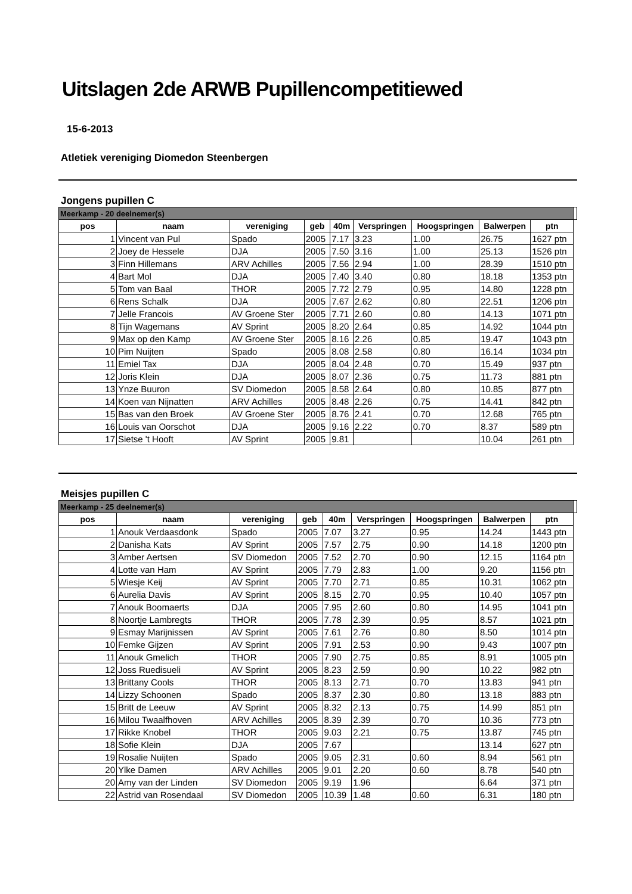Uitslagen 2de ARWB Pupillencompetitiewed
15-6-2013
Atletiek vereniging Diomedon Steenbergen
Jongens pupillen C
| Meerkamp - 20 deelnemer(s) | | | | | | | | | |
| pos | naam | vereniging | geb | 40m | Verspringen | Hoogspringen | Balwerpen | ptn | |
| 1 | Vincent van Pul | Spado | 2005 | 7.17 | 3.23 | 1.00 | 26.75 | 1627 ptn | |
| 2 | Joey de Hessele | DJA | 2005 | 7.50 | 3.16 | 1.00 | 25.13 | 1526 ptn | |
| 3 | Finn Hillemans | ARV Achilles | 2005 | 7.56 | 2.94 | 1.00 | 28.39 | 1510 ptn | |
| 4 | Bart Mol | DJA | 2005 | 7.40 | 3.40 | 0.80 | 18.18 | 1353 ptn | |
| 5 | Tom van Baal | THOR | 2005 | 7.72 | 2.79 | 0.95 | 14.80 | 1228 ptn | |
| 6 | Rens Schalk | DJA | 2005 | 7.67 | 2.62 | 0.80 | 22.51 | 1206 ptn | |
| 7 | Jelle Francois | AV Groene Ster | 2005 | 7.71 | 2.60 | 0.80 | 14.13 | 1071 ptn | |
| 8 | Tijn Wagemans | AV Sprint | 2005 | 8.20 | 2.64 | 0.85 | 14.92 | 1044 ptn | |
| 9 | Max op den Kamp | AV Groene Ster | 2005 | 8.16 | 2.26 | 0.85 | 19.47 | 1043 ptn | |
| 10 | Pim Nuijten | Spado | 2005 | 8.08 | 2.58 | 0.80 | 16.14 | 1034 ptn | |
| 11 | Emiel Tax | DJA | 2005 | 8.04 | 2.48 | 0.70 | 15.49 | 937 ptn | |
| 12 | Joris Klein | DJA | 2005 | 8.07 | 2.36 | 0.75 | 11.73 | 881 ptn | |
| 13 | Ynze Buuron | SV Diomedon | 2005 | 8.58 | 2.64 | 0.80 | 10.85 | 877 ptn | |
| 14 | Koen van Nijnatten | ARV Achilles | 2005 | 8.48 | 2.26 | 0.75 | 14.41 | 842 ptn | |
| 15 | Bas van den Broek | AV Groene Ster | 2005 | 8.76 | 2.41 | 0.70 | 12.68 | 765 ptn | |
| 16 | Louis van Oorschot | DJA | 2005 | 9.16 | 2.22 | 0.70 | 8.37 | 589 ptn | |
| 17 | Sietse 't Hooft | AV Sprint | 2005 | 9.81 | | | 10.04 | 261 ptn | |
Meisjes pupillen C
| Meerkamp - 25 deelnemer(s) | | | | | | | | | |
| pos | naam | vereniging | geb | 40m | Verspringen | Hoogspringen | Balwerpen | ptn | |
| 1 | Anouk Verdaasdonk | Spado | 2005 | 7.07 | 3.27 | 0.95 | 14.24 | 1443 ptn | |
| 2 | Danisha Kats | AV Sprint | 2005 | 7.57 | 2.75 | 0.90 | 14.18 | 1200 ptn | |
| 3 | Amber Aertsen | SV Diomedon | 2005 | 7.52 | 2.70 | 0.90 | 12.15 | 1164 ptn | |
| 4 | Lotte van Ham | AV Sprint | 2005 | 7.79 | 2.83 | 1.00 | 9.20 | 1156 ptn | |
| 5 | Wiesje Keij | AV Sprint | 2005 | 7.70 | 2.71 | 0.85 | 10.31 | 1062 ptn | |
| 6 | Aurelia Davis | AV Sprint | 2005 | 8.15 | 2.70 | 0.95 | 10.40 | 1057 ptn | |
| 7 | Anouk Boomaerts | DJA | 2005 | 7.95 | 2.60 | 0.80 | 14.95 | 1041 ptn | |
| 8 | Noortje Lambregts | THOR | 2005 | 7.78 | 2.39 | 0.95 | 8.57 | 1021 ptn | |
| 9 | Esmay Marijnissen | AV Sprint | 2005 | 7.61 | 2.76 | 0.80 | 8.50 | 1014 ptn | |
| 10 | Femke Gijzen | AV Sprint | 2005 | 7.91 | 2.53 | 0.90 | 9.43 | 1007 ptn | |
| 11 | Anouk Gmelich | THOR | 2005 | 7.90 | 2.75 | 0.85 | 8.91 | 1005 ptn | |
| 12 | Joss Ruedisueli | AV Sprint | 2005 | 8.23 | 2.59 | 0.90 | 10.22 | 982 ptn | |
| 13 | Brittany Cools | THOR | 2005 | 8.13 | 2.71 | 0.70 | 13.83 | 941 ptn | |
| 14 | Lizzy Schoonen | Spado | 2005 | 8.37 | 2.30 | 0.80 | 13.18 | 883 ptn | |
| 15 | Britt de Leeuw | AV Sprint | 2005 | 8.32 | 2.13 | 0.75 | 14.99 | 851 ptn | |
| 16 | Milou Twaalfhoven | ARV Achilles | 2005 | 8.39 | 2.39 | 0.70 | 10.36 | 773 ptn | |
| 17 | Rikke Knobel | THOR | 2005 | 9.03 | 2.21 | 0.75 | 13.87 | 745 ptn | |
| 18 | Sofie Klein | DJA | 2005 | 7.67 | | | 13.14 | 627 ptn | |
| 19 | Rosalie Nuijten | Spado | 2005 | 9.05 | 2.31 | 0.60 | 8.94 | 561 ptn | |
| 20 | Ylke Damen | ARV Achilles | 2005 | 9.01 | 2.20 | 0.60 | 8.78 | 540 ptn | |
| 20 | Amy van der Linden | SV Diomedon | 2005 | 9.19 | 1.96 | | 6.64 | 371 ptn | |
| 22 | Astrid van Rosendaal | SV Diomedon | 2005 | 10.39 | 1.48 | 0.60 | 6.31 | 180 ptn | |